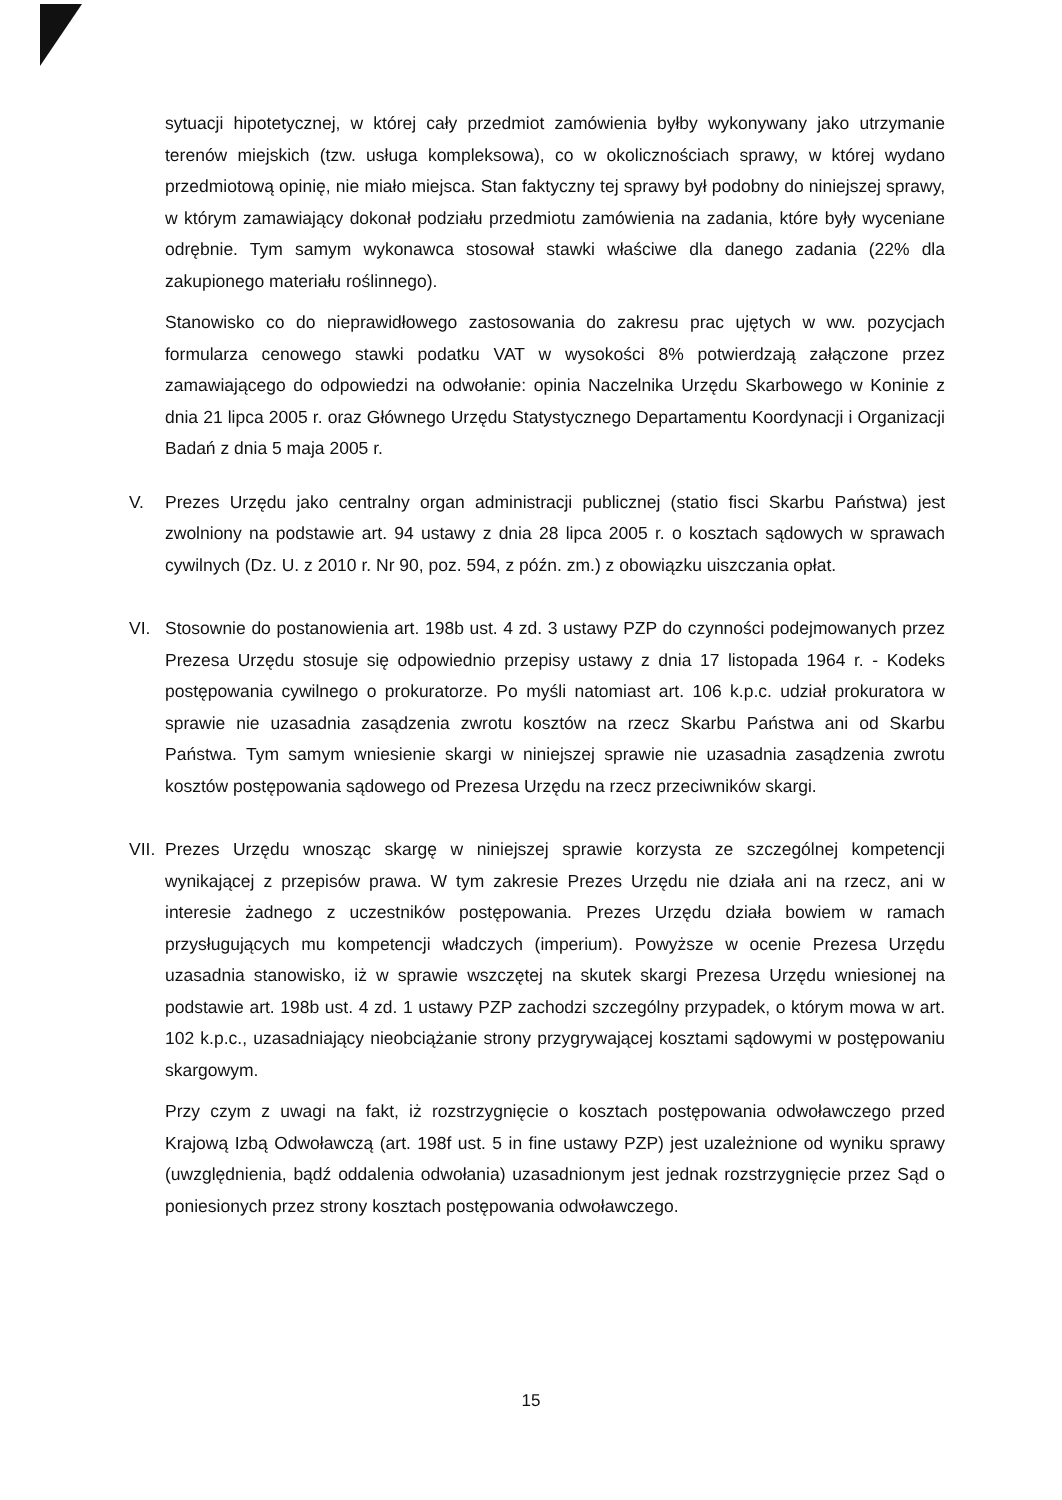sytuacji hipotetycznej, w której cały przedmiot zamówienia byłby wykonywany jako utrzymanie terenów miejskich (tzw. usługa kompleksowa), co w okolicznościach sprawy, w której wydano przedmiotową opinię, nie miało miejsca. Stan faktyczny tej sprawy był podobny do niniejszej sprawy, w którym zamawiający dokonał podziału przedmiotu zamówienia na zadania, które były wyceniane odrębnie. Tym samym wykonawca stosował stawki właściwe dla danego zadania (22% dla zakupionego materiału roślinnego).
Stanowisko co do nieprawidłowego zastosowania do zakresu prac ujętych w ww. pozycjach formularza cenowego stawki podatku VAT w wysokości 8% potwierdzają załączone przez zamawiającego do odpowiedzi na odwołanie: opinia Naczelnika Urzędu Skarbowego w Koninie z dnia 21 lipca 2005 r. oraz Głównego Urzędu Statystycznego Departamentu Koordynacji i Organizacji Badań z dnia 5 maja 2005 r.
V. Prezes Urzędu jako centralny organ administracji publicznej (statio fisci Skarbu Państwa) jest zwolniony na podstawie art. 94 ustawy z dnia 28 lipca 2005 r. o kosztach sądowych w sprawach cywilnych (Dz. U. z 2010 r. Nr 90, poz. 594, z późn. zm.) z obowiązku uiszczania opłat.
VI. Stosownie do postanowienia art. 198b ust. 4 zd. 3 ustawy PZP do czynności podejmowanych przez Prezesa Urzędu stosuje się odpowiednio przepisy ustawy z dnia 17 listopada 1964 r. - Kodeks postępowania cywilnego o prokuratorze. Po myśli natomiast art. 106 k.p.c. udział prokuratora w sprawie nie uzasadnia zasądzenia zwrotu kosztów na rzecz Skarbu Państwa ani od Skarbu Państwa. Tym samym wniesienie skargi w niniejszej sprawie nie uzasadnia zasądzenia zwrotu kosztów postępowania sądowego od Prezesa Urzędu na rzecz przeciwników skargi.
VII.
Prezes Urzędu wnosząc skargę w niniejszej sprawie korzysta ze szczególnej kompetencji wynikającej z przepisów prawa. W tym zakresie Prezes Urzędu nie działa ani na rzecz, ani w interesie żadnego z uczestników postępowania. Prezes Urzędu działa bowiem w ramach przysługujących mu kompetencji władczych (imperium). Powyższe w ocenie Prezesa Urzędu uzasadnia stanowisko, iż w sprawie wszczętej na skutek skargi Prezesa Urzędu wniesionej na podstawie art. 198b ust. 4 zd. 1 ustawy PZP zachodzi szczególny przypadek, o którym mowa w art. 102 k.p.c., uzasadniający nieobciążanie strony przygrywającej kosztami sądowymi w postępowaniu skargowym.
Przy czym z uwagi na fakt, iż rozstrzygnięcie o kosztach postępowania odwoławczego przed Krajową Izbą Odwoławczą (art. 198f ust. 5 in fine ustawy PZP) jest uzależnione od wyniku sprawy (uwzględnienia, bądź oddalenia odwołania) uzasadnionym jest jednak rozstrzygnięcie przez Sąd o poniesionych przez strony kosztach postępowania odwoławczego.
15